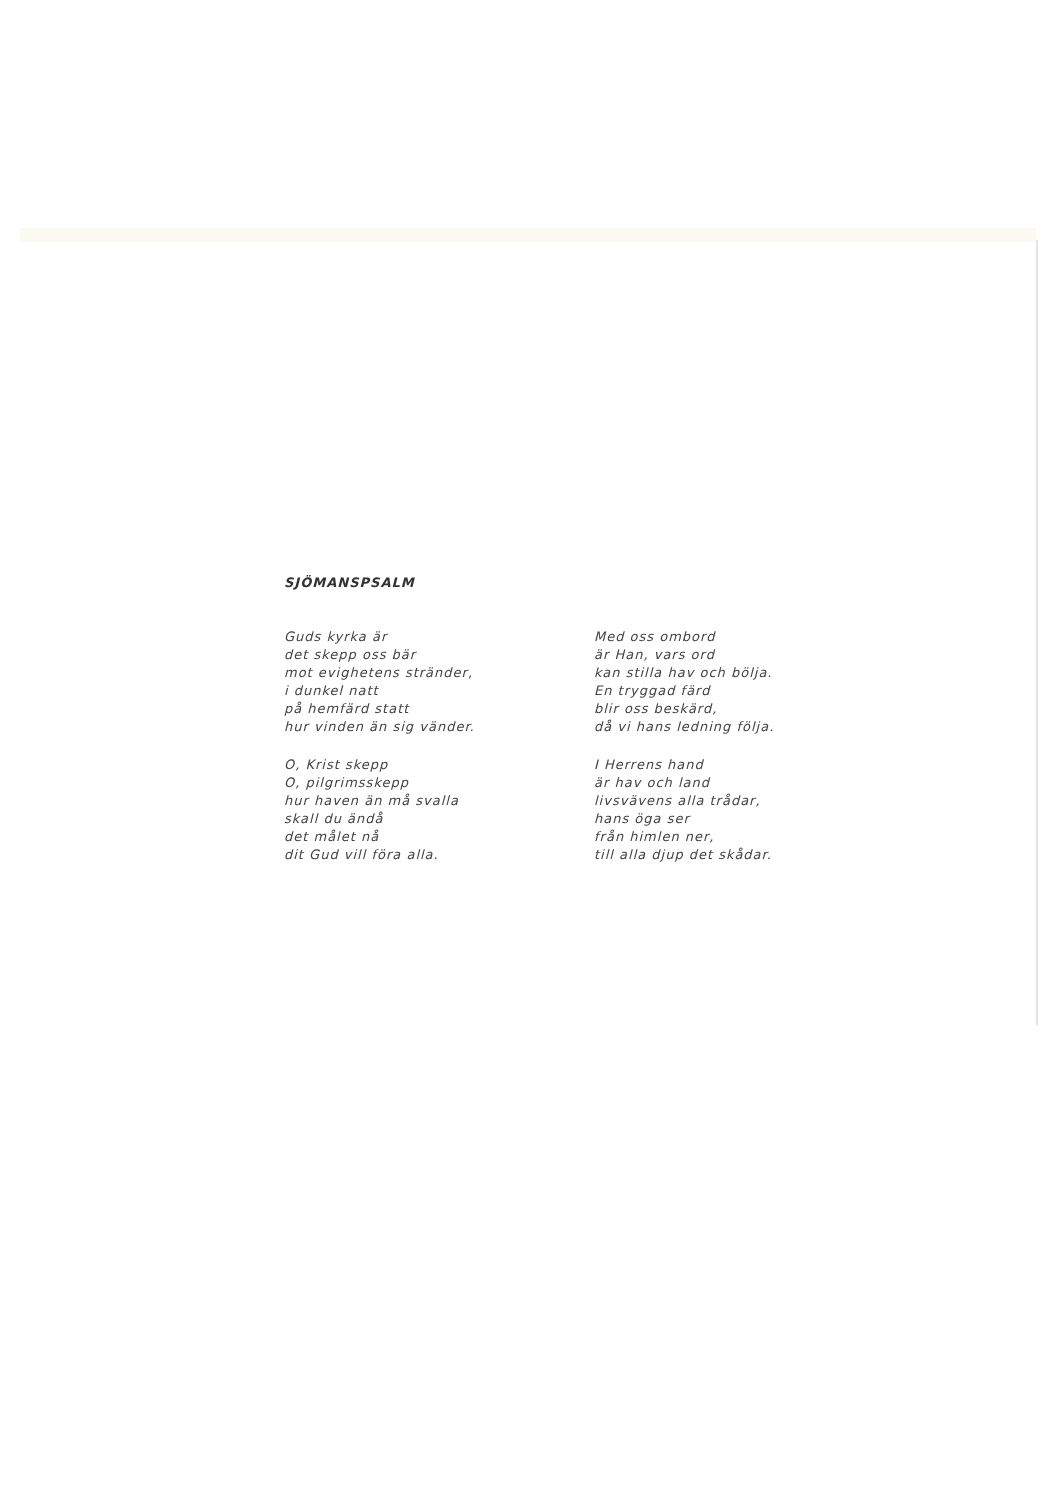SJÖMANSPSALM
Guds kyrka är
det skepp oss bär
mot evighetens stränder,
i dunkel natt
på hemfärd statt
hur vinden än sig vänder.
O, Krist skepp
O, pilgrimsskepp
hur haven än må svalla
skall du ändå
det målet nå
dit Gud vill föra alla.
Med oss ombord
är Han, vars ord
kan stilla hav och bölja.
En tryggad färd
blir oss beskärd,
då vi hans ledning följa.
I Herrens hand
är hav och land
livsvävens alla trådar,
hans öga ser
från himlen ner,
till alla djup det skådar.